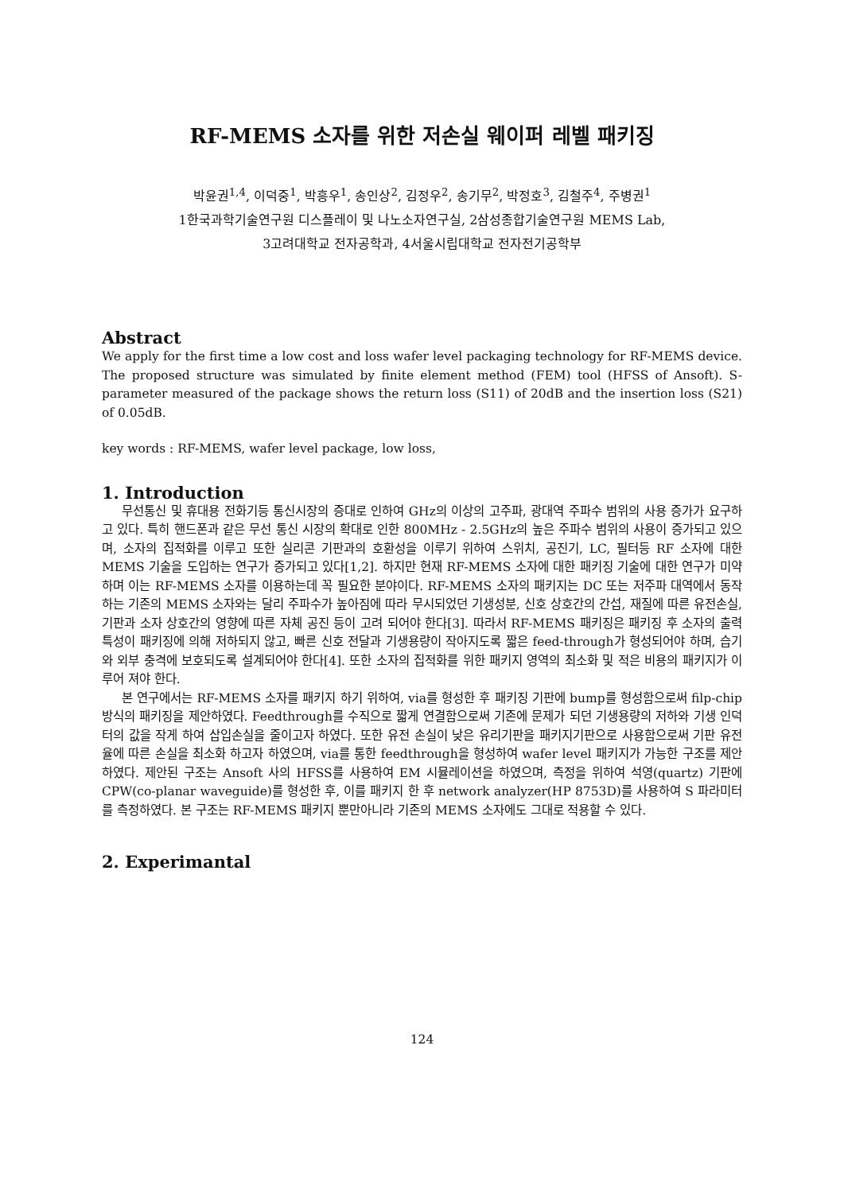RF-MEMS 소자를 위한 저손실 웨이퍼 레벨 패키징
박윤권<sup>1,4</sup>, 이덕중<sup>1</sup>, 박흥우<sup>1</sup>, 송인상<sup>2</sup>, 김정우<sup>2</sup>, 송기무<sup>2</sup>, 박정호<sup>3</sup>, 김철주<sup>4</sup>, 주병권<sup>1</sup>
1한국과학기술연구원 디스플레이 및 나노소자연구실, 2삼성종합기술연구원 MEMS Lab,
3고려대학교 전자공학과, 4서울시립대학교 전자전기공학부
Abstract
We apply for the first time a low cost and loss wafer level packaging technology for RF-MEMS device. The proposed structure was simulated by finite element method (FEM) tool (HFSS of Ansoft). S-parameter measured of the package shows the return loss (S11) of 20dB and the insertion loss (S21) of 0.05dB.
key words : RF-MEMS, wafer level package, low loss,
1. Introduction
무선통신 및 휴대용 전화기등 통신시장의 증대로 인하여 GHz의 이상의 고주파, 광대역 주파수 범위의 사용 증가가 요구하고 있다. 특히 핸드폰과 같은 무선 통신 시장의 확대로 인한 800MHz - 2.5GHz의 높은 주파수 범위의 사용이 증가되고 있으며, 소자의 집적화를 이루고 또한 실리콘 기판과의 호환성을 이루기 위하여 스위치, 공진기, LC, 필터등 RF 소자에 대한 MEMS 기술을 도입하는 연구가 증가되고 있다[1,2]. 하지만 현재 RF-MEMS 소자에 대한 패키징 기술에 대한 연구가 미약하며 이는 RF-MEMS 소자를 이용하는데 꼭 필요한 분야이다. RF-MEMS 소자의 패키지는 DC 또는 저주파 대역에서 동작하는 기존의 MEMS 소자와는 달리 주파수가 높아짐에 따라 무시되었던 기생성분, 신호 상호간의 간섭, 재질에 따른 유전손실, 기판과 소자 상호간의 영향에 따른 자체 공진 등이 고려 되어야 한다[3]. 따라서 RF-MEMS 패키징은 패키징 후 소자의 출력 특성이 패키징에 의해 저하되지 않고, 빠른 신호 전달과 기생용량이 작아지도록 짧은 feed-through가 형성되어야 하며, 습기와 외부 충격에 보호되도록 설계되어야 한다[4]. 또한 소자의 집적화를 위한 패키지 영역의 최소화 및 적은 비용의 패키지가 이루어 져야 한다.
본 연구에서는 RF-MEMS 소자를 패키지 하기 위하여, via를 형성한 후 패키징 기판에 bump를 형성함으로써 filp-chip 방식의 패키징을 제안하였다. Feedthrough를 수직으로 짧게 연결함으로써 기존에 문제가 되던 기생용량의 저하와 기생 인덕터의 값을 작게 하여 삽입손실을 줄이고자 하였다. 또한 유전 손실이 낮은 유리기판을 패키지기판으로 사용함으로써 기판 유전율에 따른 손실을 최소화 하고자 하였으며, via를 통한 feedthrough을 형성하여 wafer level 패키지가 가능한 구조를 제안하였다. 제안된 구조는 Ansoft 사의 HFSS를 사용하여 EM 시뮬레이션을 하였으며, 측정을 위하여 석영(quartz) 기판에 CPW(co-planar waveguide)를 형성한 후, 이를 패키지 한 후 network analyzer(HP 8753D)를 사용하여 S 파라미터를 측정하였다. 본 구조는 RF-MEMS 패키지 뿐만아니라 기존의 MEMS 소자에도 그대로 적용할 수 있다.
2. Experimantal
124